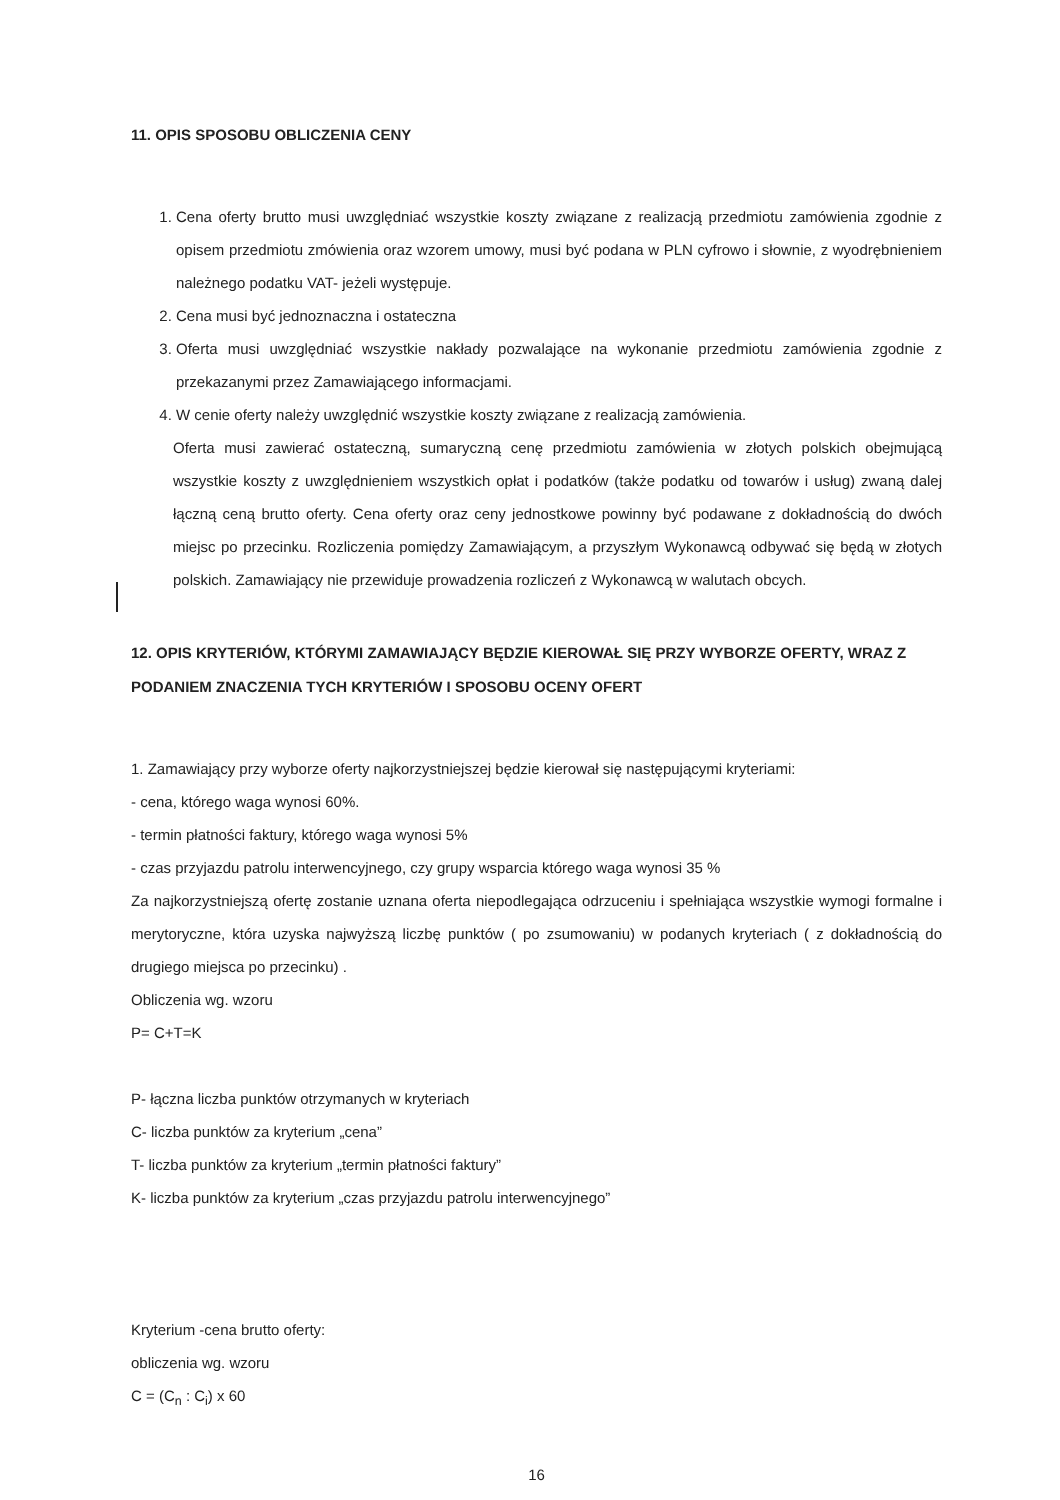11. OPIS SPOSOBU OBLICZENIA CENY
1. Cena oferty brutto musi uwzględniać wszystkie koszty związane z realizacją przedmiotu zamówienia zgodnie z opisem przedmiotu zmówienia oraz wzorem umowy, musi być podana w PLN cyfrowo i słownie, z wyodrębnieniem należnego podatku VAT- jeżeli występuje.
2. Cena musi być jednoznaczna i ostateczna
3. Oferta musi uwzględniać wszystkie nakłady pozwalające na wykonanie przedmiotu zamówienia zgodnie z przekazanymi przez Zamawiającego informacjami.
4. W cenie oferty należy uwzględnić wszystkie koszty związane z realizacją zamówienia.
Oferta musi zawierać ostateczną, sumaryczną cenę przedmiotu zamówienia w złotych polskich obejmującą wszystkie koszty z uwzględnieniem wszystkich opłat i podatków (także podatku od towarów i usług) zwaną dalej łączną ceną brutto oferty. Cena oferty oraz ceny jednostkowe powinny być podawane z dokładnością do dwóch miejsc po przecinku. Rozliczenia pomiędzy Zamawiającym, a przyszłym Wykonawcą odbywać się będą w złotych polskich. Zamawiający nie przewiduje prowadzenia rozliczeń z Wykonawcą w walutach obcych.
12. OPIS KRYTERIÓW, KTÓRYMI ZAMAWIAJĄCY BĘDZIE KIEROWAŁ SIĘ PRZY WYBORZE OFERTY, WRAZ Z PODANIEM ZNACZENIA TYCH KRYTERIÓW I SPOSOBU OCENY OFERT
1. Zamawiający przy wyborze oferty najkorzystniejszej będzie kierował się następującymi kryteriami:
- cena, którego waga wynosi 60%.
- termin płatności faktury, którego waga wynosi 5%
- czas przyjazdu patrolu interwencyjnego, czy grupy wsparcia którego waga wynosi 35 %
Za najkorzystniejszą ofertę zostanie uznana oferta niepodlegająca odrzuceniu i spełniająca wszystkie wymogi formalne i merytoryczne, która uzyska najwyższą liczbę punktów ( po zsumowaniu) w podanych kryteriach ( z dokładnością do drugiego miejsca po przecinku) .
Obliczenia wg. wzoru
P= C+T=K
P- łączna liczba punktów otrzymanych w kryteriach
C- liczba punktów za kryterium „cena”
T- liczba punktów za kryterium „termin płatności faktury”
K- liczba punktów za kryterium „czas przyjazdu patrolu interwencyjnego”
Kryterium -cena brutto oferty:
obliczenia wg. wzoru
C = (C<sub>n</sub> : C<sub>i</sub>) x 60
16